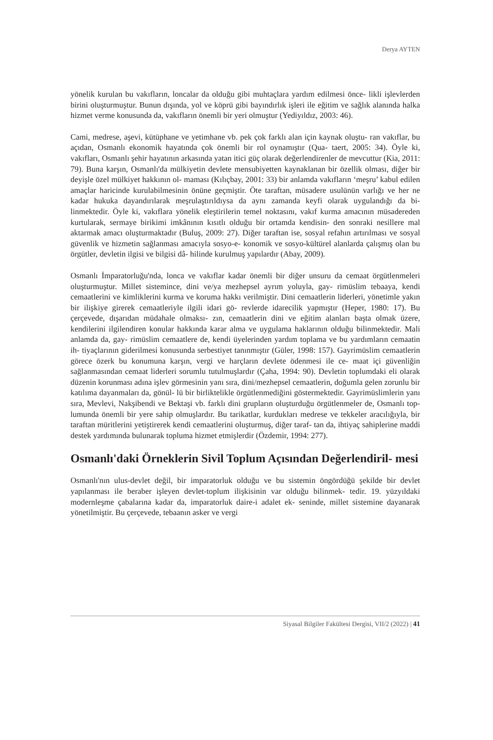Derya AYTEN
yönelik kurulan bu vakıfların, loncalar da olduğu gibi muhtaçlara yardım edilmesi önce- likli işlevlerden birini oluşturmuştur. Bunun dışında, yol ve köprü gibi bayındırlık işleri ile eğitim ve sağlık alanında halka hizmet verme konusunda da, vakıfların önemli bir yeri olmuştur (Yediyıldız, 2003: 46).
Cami, medrese, aşevi, kütüphane ve yetimhane vb. pek çok farklı alan için kaynak oluştu- ran vakıflar, bu açıdan, Osmanlı ekonomik hayatında çok önemli bir rol oynamıştır (Qua- taert, 2005: 34). Öyle ki, vakıfları, Osmanlı şehir hayatının arkasında yatan itici güç olarak değerlendirenler de mevcuttur (Kia, 2011: 79). Buna karşın, Osmanlı'da mülkiyetin devlete mensubiyetten kaynaklanan bir özellik olması, diğer bir deyişle özel mülkiyet hakkının ol- maması (Kılıçbay, 2001: 33) bir anlamda vakıfların ‘meşru’ kabul edilen amaçlar haricinde kurulabilmesinin önüne geçmiştir. Öte taraftan, müsadere usulünün varlığı ve her ne kadar hukuka dayandırılarak meşrulaştırıldıysa da aynı zamanda keyfi olarak uygulandığı da bi- linmektedir. Öyle ki, vakıflara yönelik eleştirilerin temel noktasını, vakıf kurma amacının müsadereden kurtularak, sermaye birikimi imkânının kısıtlı olduğu bir ortamda kendisin- den sonraki nesillere mal aktarmak amacı oluşturmaktadır (Buluş, 2009: 27). Diğer taraftan ise, sosyal refahın artırılması ve sosyal güvenlik ve hizmetin sağlanması amacıyla sosyo-e- konomik ve sosyo-kültürel alanlarda çalışmış olan bu örgütler, devletin ilgisi ve bilgisi dâ- hilinde kurulmuş yapılardır (Abay, 2009).
Osmanlı İmparatorluğu'nda, lonca ve vakıflar kadar önemli bir diğer unsuru da cemaat örgütlenmeleri oluşturmuştur. Millet sistemince, dini ve/ya mezhepsel ayrım yoluyla, gay- rimüslim tebaaya, kendi cemaatlerini ve kimliklerini kurma ve koruma hakkı verilmiştir. Dini cemaatlerin liderleri, yönetimle yakın bir ilişkiye girerek cemaatleriyle ilgili idari gö- revlerde idarecilik yapmıştır (Heper, 1980: 17). Bu çerçevede, dışarıdan müdahale olmaksı- zın, cemaatlerin dini ve eğitim alanları başta olmak üzere, kendilerini ilgilendiren konular hakkında karar alma ve uygulama haklarının olduğu bilinmektedir. Mali anlamda da, gay- rimüslim cemaatlere de, kendi üyelerinden yardım toplama ve bu yardımların cemaatin ih- tiyaçlarının giderilmesi konusunda serbestiyet tanınmıştır (Güler, 1998: 157). Gayrimüslim cemaatlerin görece özerk bu konumuna karşın, vergi ve harçların devlete ödenmesi ile ce- maat içi güvenliğin sağlanmasından cemaat liderleri sorumlu tutulmuşlardır (Çaha, 1994: 90). Devletin toplumdaki eli olarak düzenin korunması adına işlev görmesinin yanı sıra, dini/mezhepsel cemaatlerin, doğumla gelen zorunlu bir katılıma dayanmaları da, gönül- lü bir birliktelikle örgütlenmediğini göstermektedir. Gayrimüslimlerin yanı sıra, Mevlevi, Nakşibendi ve Bektaşi vb. farklı dini grupların oluşturduğu örgütlenmeler de, Osmanlı top- lumunda önemli bir yere sahip olmuşlardır. Bu tarikatlar, kurdukları medrese ve tekkeler aracılığıyla, bir taraftan müritlerini yetiştirerek kendi cemaatlerini oluşturmuş, diğer taraf- tan da, ihtiyaç sahiplerine maddi destek yardımında bulunarak topluma hizmet etmişlerdir (Özdemir, 1994: 277).
Osmanlı'daki Örneklerin Sivil Toplum Açısından Değerlendiril- mesi
Osmanlı'nın ulus-devlet değil, bir imparatorluk olduğu ve bu sistemin öngördüğü şekilde bir devlet yapılanması ile beraber işleyen devlet-toplum ilişkisinin var olduğu bilinmek- tedir. 19. yüzyıldaki modernleşme çabalarına kadar da, imparatorluk daire-i adalet ek- seninde, millet sistemine dayanarak yönetilmiştir. Bu çerçevede, tebaanın asker ve vergi
Siyasal Bilgiler Fakültesi Dergisi, VII/2 (2022) | 41